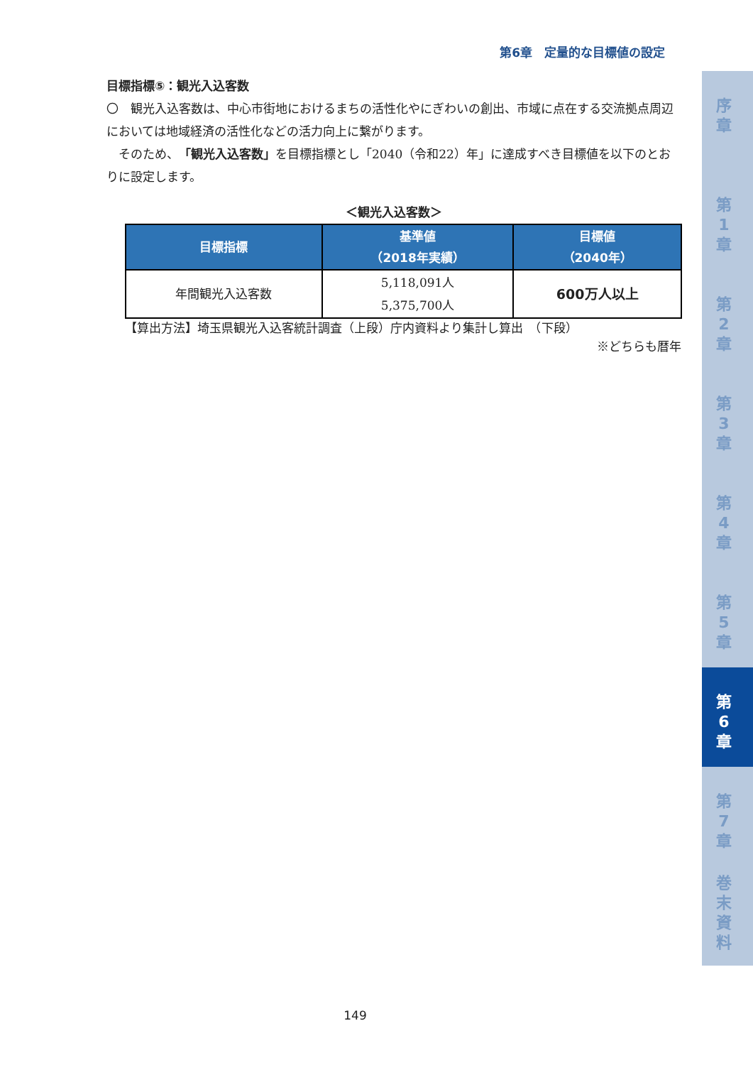第6章　定量的な目標値の設定
目標指標⑤：観光入込客数
〇　観光入込客数は、中心市街地におけるまちの活性化やにぎわいの創出、市域に点在する交流拠点周辺においては地域経済の活性化などの活力向上に繋がります。
　そのため、「観光入込客数」を目標指標とし「2040（令和22）年」に達成すべき目標値を以下のとおりに設定します。
＜観光入込客数＞
| 目標指標 | 基準値 （2018年実績） | 目標値 （2040年） |
| --- | --- | --- |
| 年間観光入込客数 | 5,118,091人 5,375,700人 | 600万人以上 |
【算出方法】埼玉県観光入込客統計調査（上段）庁内資料より集計し算出　（下段）
※どちらも暦年
序
章
第
1
章
第
2
章
第
3
章
第
4
章
第
5
章
第
6
章
第
7
章
巻
末
資
料
149